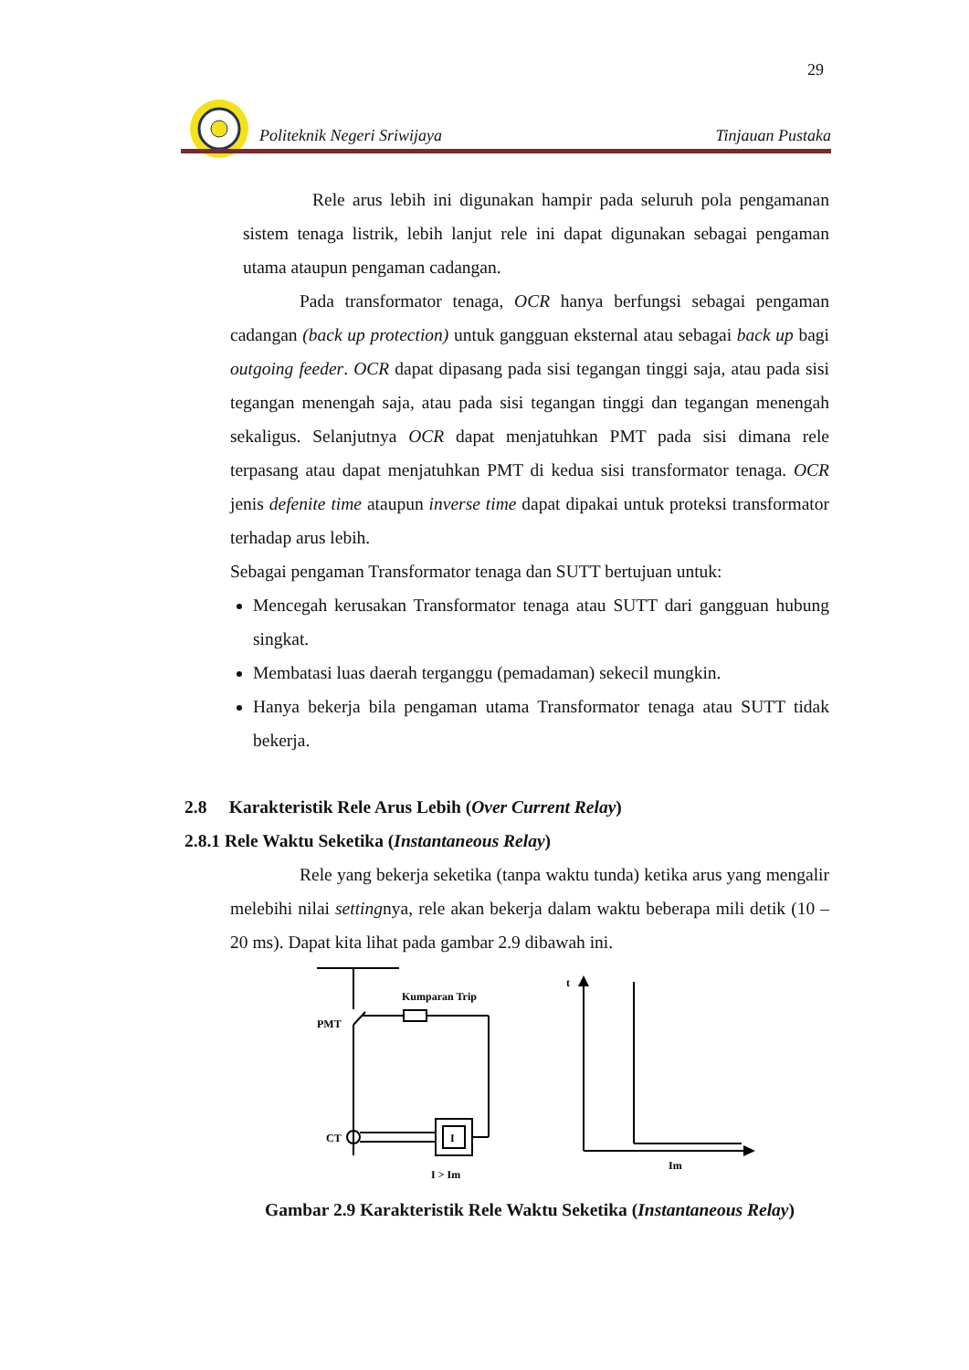29
Politeknik Negeri Sriwijaya Tinjauan Pustaka
Rele arus lebih ini digunakan hampir pada seluruh pola pengamanan sistem tenaga listrik, lebih lanjut rele ini dapat digunakan sebagai pengaman utama ataupun pengaman cadangan.
Pada transformator tenaga, OCR hanya berfungsi sebagai pengaman cadangan (back up protection) untuk gangguan eksternal atau sebagai back up bagi outgoing feeder. OCR dapat dipasang pada sisi tegangan tinggi saja, atau pada sisi tegangan menengah saja, atau pada sisi tegangan tinggi dan tegangan menengah sekaligus. Selanjutnya OCR dapat menjatuhkan PMT pada sisi dimana rele terpasang atau dapat menjatuhkan PMT di kedua sisi transformator tenaga. OCR jenis defenite time ataupun inverse time dapat dipakai untuk proteksi transformator terhadap arus lebih.
Sebagai pengaman Transformator tenaga dan SUTT bertujuan untuk:
Mencegah kerusakan Transformator tenaga atau SUTT dari gangguan hubung singkat.
Membatasi luas daerah terganggu (pemadaman) sekecil mungkin.
Hanya bekerja bila pengaman utama Transformator tenaga atau SUTT tidak bekerja.
2.8 Karakteristik Rele Arus Lebih (Over Current Relay)
2.8.1 Rele Waktu Seketika (Instantaneous Relay)
Rele yang bekerja seketika (tanpa waktu tunda) ketika arus yang mengalir melebihi nilai settingnya, rele akan bekerja dalam waktu beberapa mili detik (10 – 20 ms). Dapat kita lihat pada gambar 2.9 dibawah ini.
PMT
Kumparan Trip
CT
I
I > Im
t
Im
Gambar 2.9 Karakteristik Rele Waktu Seketika (Instantaneous Relay)